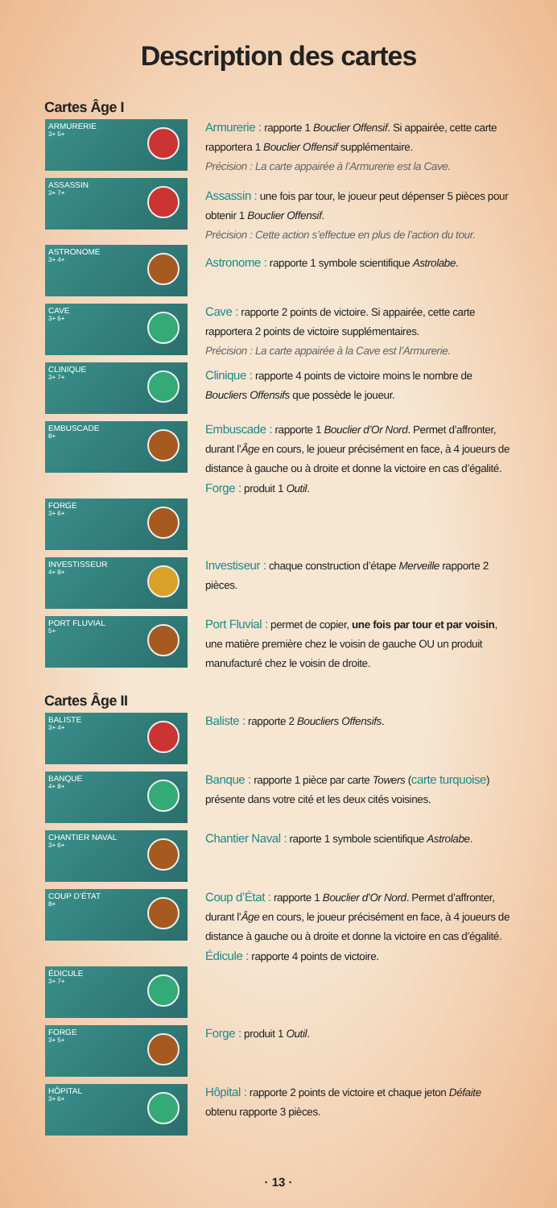Description des cartes
Cartes Âge I
ARMURERIE
3+ 5+
Armurerie : rapporte 1 Bouclier Offensif. Si appairée, cette carte rapportera 1 Bouclier Offensif supplémentaire.
Précision : La carte appairée à l’Armurerie est la Cave.
ASSASSIN
3+ 7+
Assassin : une fois par tour, le joueur peut dépenser 5 pièces pour obtenir 1 Bouclier Offensif.
Précision : Cette action s’effectue en plus de l’action du tour.
ASTRONOME
3+ 4+
Astronome : rapporte 1 symbole scientifique Astrolabe.
CAVE
3+ 6+
Cave : rapporte 2 points de victoire. Si appairée, cette carte rapportera 2 points de victoire supplémentaires.
Précision : La carte appairée à la Cave est l’Armurerie.
CLINIQUE
3+ 7+
Clinique : rapporte 4 points de victoire moins le nombre de Boucliers Offensifs que possède le joueur.
EMBUSCADE
8+
Embuscade : rapporte 1 Bouclier d’Or Nord. Permet d’affronter, durant l’Âge en cours, le joueur précisément en face, à 4 joueurs de distance à gauche ou à droite et donne la victoire en cas d’égalité.
Forge : produit 1 Outil.
FORGE
3+ 6+
INVESTISSEUR
4+ 8+
Investiseur : chaque construction d’étape Merveille rapporte 2 pièces.
PORT FLUVIAL
5+
Port Fluvial : permet de copier, une fois par tour et par voisin, une matière première chez le voisin de gauche OU un produit manufacturé chez le voisin de droite.
Cartes Âge II
BALISTE
3+ 4+
Baliste : rapporte 2 Boucliers Offensifs.
BANQUE
4+ 8+
Banque : rapporte 1 pièce par carte Towers (carte turquoise) présente dans votre cité et les deux cités voisines.
CHANTIER NAVAL
3+ 6+
Chantier Naval : raporte 1 symbole scientifique Astrolabe.
COUP D’ÉTAT
8+
Coup d’État : rapporte 1 Bouclier d’Or Nord. Permet d’affronter, durant l’Âge en cours, le joueur précisément en face, à 4 joueurs de distance à gauche ou à droite et donne la victoire en cas d’égalité.
Édicule : rapporte 4 points de victoire.
ÉDICULE
3+ 7+
FORGE
3+ 5+
Forge : produit 1 Outil.
HÔPITAL
3+ 6+
Hôpital : rapporte 2 points de victoire et chaque jeton Défaite obtenu rapporte 3 pièces.
· 13 ·